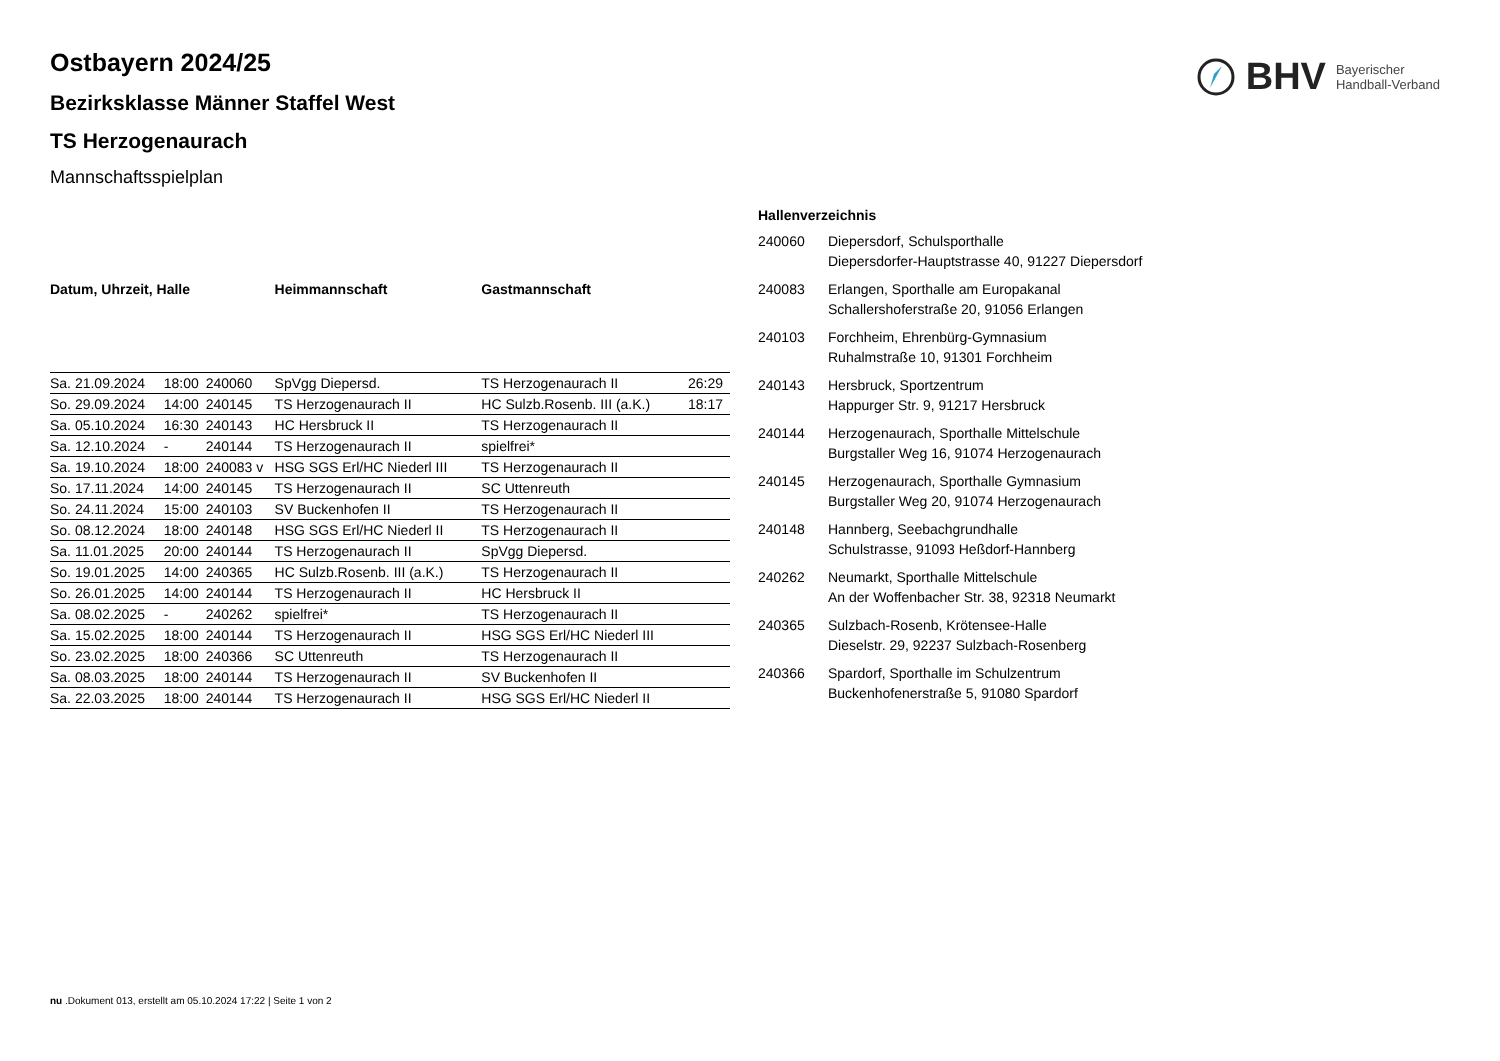BHV Bayerischer
Handball-Verband
Ostbayern 2024/25
Bezirksklasse Männer Staffel West
TS Herzogenaurach
Mannschaftsspielplan
| Datum, Uhrzeit, Halle | | | Heimmannschaft | Gastmannschaft | |
| --- | --- | --- | --- | --- | --- |
| Sa. 21.09.2024 | 18:00 | 240060 | SpVgg Diepersd. | TS Herzogenaurach II | 26:29 |
| So. 29.09.2024 | 14:00 | 240145 | TS Herzogenaurach II | HC Sulzb.Rosenb. III (a.K.) | 18:17 |
| Sa. 05.10.2024 | 16:30 | 240143 | HC Hersbruck II | TS Herzogenaurach II | |
| Sa. 12.10.2024 | - | 240144 | TS Herzogenaurach II | spielfrei* | |
| Sa. 19.10.2024 | 18:00 | 240083 v | HSG SGS Erl/HC Niederl III | TS Herzogenaurach II | |
| So. 17.11.2024 | 14:00 | 240145 | TS Herzogenaurach II | SC Uttenreuth | |
| So. 24.11.2024 | 15:00 | 240103 | SV Buckenhofen II | TS Herzogenaurach II | |
| So. 08.12.2024 | 18:00 | 240148 | HSG SGS Erl/HC Niederl II | TS Herzogenaurach II | |
| Sa. 11.01.2025 | 20:00 | 240144 | TS Herzogenaurach II | SpVgg Diepersd. | |
| So. 19.01.2025 | 14:00 | 240365 | HC Sulzb.Rosenb. III (a.K.) | TS Herzogenaurach II | |
| So. 26.01.2025 | 14:00 | 240144 | TS Herzogenaurach II | HC Hersbruck II | |
| Sa. 08.02.2025 | - | 240262 | spielfrei* | TS Herzogenaurach II | |
| Sa. 15.02.2025 | 18:00 | 240144 | TS Herzogenaurach II | HSG SGS Erl/HC Niederl III | |
| So. 23.02.2025 | 18:00 | 240366 | SC Uttenreuth | TS Herzogenaurach II | |
| Sa. 08.03.2025 | 18:00 | 240144 | TS Herzogenaurach II | SV Buckenhofen II | |
| Sa. 22.03.2025 | 18:00 | 240144 | TS Herzogenaurach II | HSG SGS Erl/HC Niederl II | |
| Hallenverzeichnis | |
| --- | --- |
| 240060 | Diepersdorf, Schulsporthalle Diepersdorfer-Hauptstrasse 40, 91227 Diepersdorf |
| 240083 | Erlangen, Sporthalle am Europakanal Schallershoferstraße 20, 91056 Erlangen |
| 240103 | Forchheim, Ehrenbürg-Gymnasium Ruhalmstraße 10, 91301 Forchheim |
| 240143 | Hersbruck, Sportzentrum Happurger Str. 9, 91217 Hersbruck |
| 240144 | Herzogenaurach, Sporthalle Mittelschule Burgstaller Weg 16, 91074 Herzogenaurach |
| 240145 | Herzogenaurach, Sporthalle Gymnasium Burgstaller Weg 20, 91074 Herzogenaurach |
| 240148 | Hannberg, Seebachgrundhalle Schulstrasse, 91093 Heßdorf-Hannberg |
| 240262 | Neumarkt, Sporthalle Mittelschule An der Woffenbacher Str. 38, 92318 Neumarkt |
| 240365 | Sulzbach-Rosenb, Krötensee-Halle Dieselstr. 29, 92237 Sulzbach-Rosenberg |
| 240366 | Spardorf, Sporthalle im Schulzentrum Buckenhofenerstraße 5, 91080 Spardorf |
nu .Dokument 013, erstellt am 05.10.2024 17:22 | Seite 1 von 2